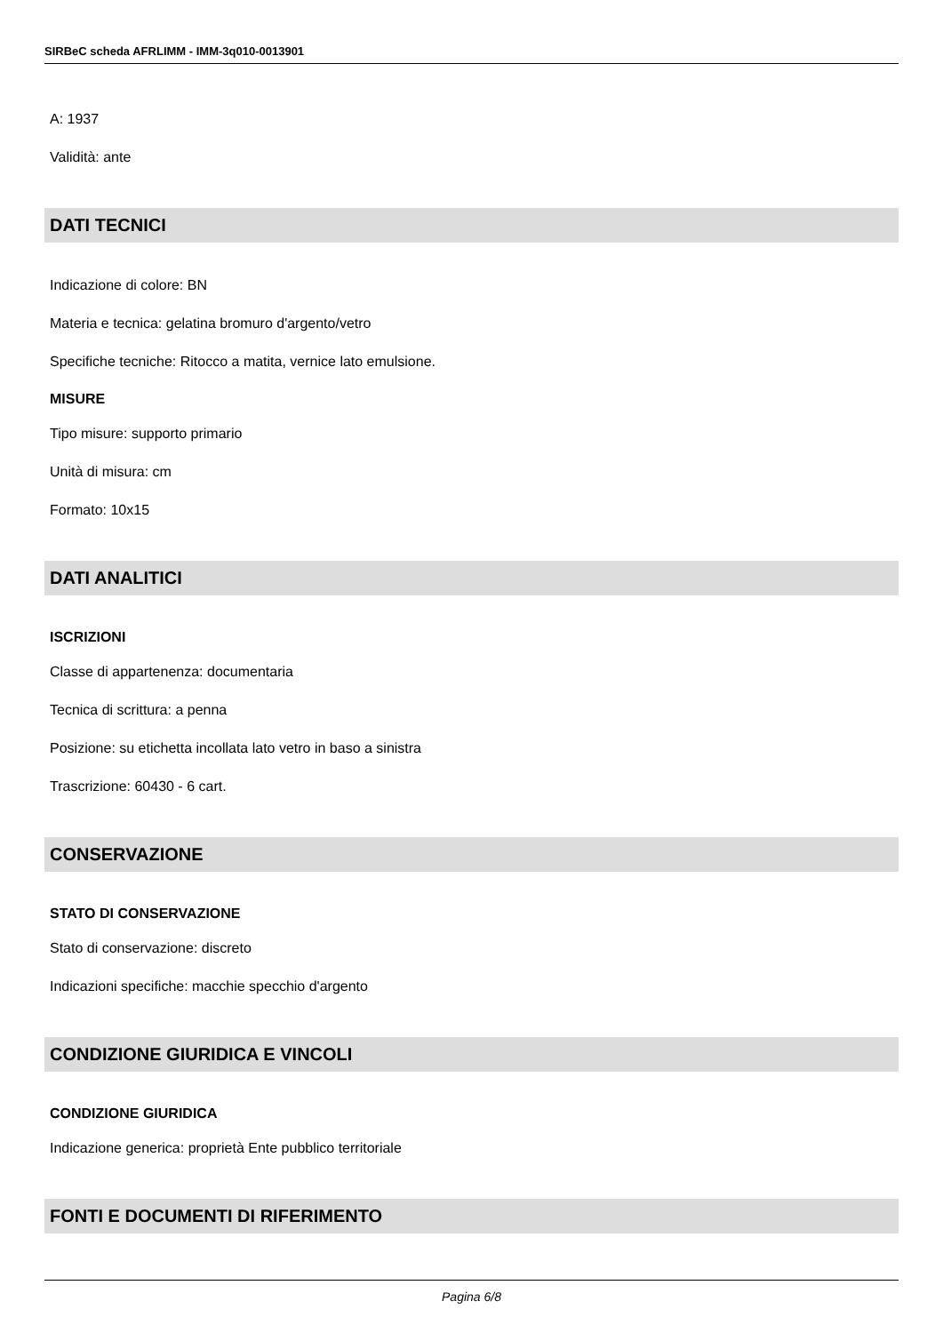SIRBeC scheda AFRLIMM - IMM-3q010-0013901
A: 1937
Validità: ante
DATI TECNICI
Indicazione di colore: BN
Materia e tecnica: gelatina bromuro d'argento/vetro
Specifiche tecniche: Ritocco a matita, vernice lato emulsione.
MISURE
Tipo misure: supporto primario
Unità di misura: cm
Formato: 10x15
DATI ANALITICI
ISCRIZIONI
Classe di appartenenza: documentaria
Tecnica di scrittura: a penna
Posizione: su etichetta incollata lato vetro in baso a sinistra
Trascrizione: 60430 - 6 cart.
CONSERVAZIONE
STATO DI CONSERVAZIONE
Stato di conservazione: discreto
Indicazioni specifiche: macchie specchio d'argento
CONDIZIONE GIURIDICA E VINCOLI
CONDIZIONE GIURIDICA
Indicazione generica: proprietà Ente pubblico territoriale
FONTI E DOCUMENTI DI RIFERIMENTO
Pagina 6/8